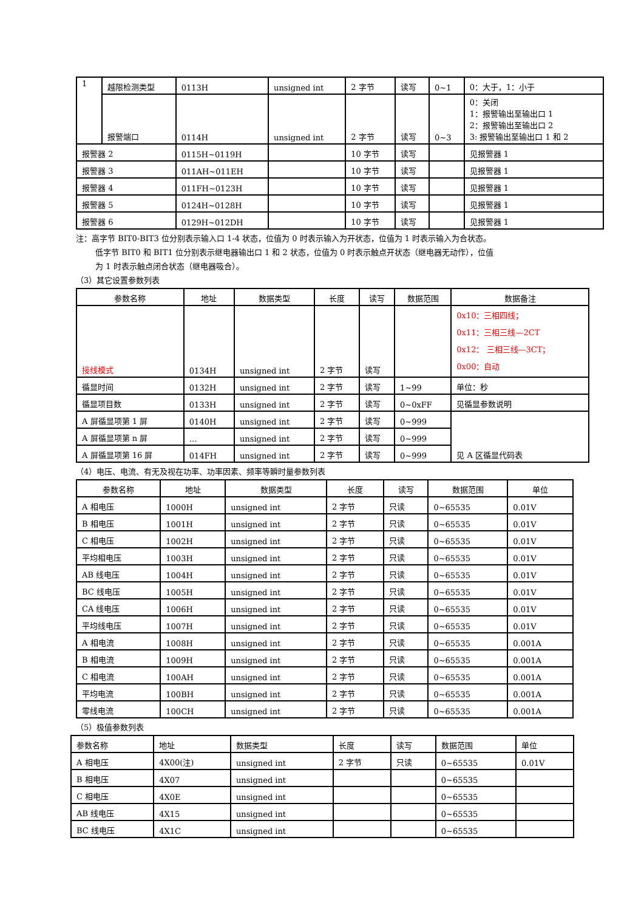| 1 | 越限检测类型 | 0113H | unsigned int | 2 字节 | 读写 | 0~1 | 0：大于，1：小于 |
| | 报警端口 | 0114H | unsigned int | 2 字节 | 读写 | 0~3 | 0：关闭 1：报警输出至输出口 1 2：报警输出至输出口 2 3: 报警输出至输出口 1 和 2 |
| 报警器 2 | | 0115H~0119H | | 10 字节 | 读写 | | 见报警器 1 |
| 报警器 3 | | 011AH~011EH | | 10 字节 | 读写 | | 见报警器 1 |
| 报警器 4 | | 011FH~0123H | | 10 字节 | 读写 | | 见报警器 1 |
| 报警器 5 | | 0124H~0128H | | 10 字节 | 读写 | | 见报警器 1 |
| 报警器 6 | | 0129H~012DH | | 10 字节 | 读写 | | 见报警器 1 |
注：高字节 BIT0-BIT3 位分别表示输入口 1-4 状态，位值为 0 时表示输入为开状态，位值为 1 时表示输入为合状态。
低字节 BIT0 和 BIT1 位分别表示继电器输出口 1 和 2 状态，位值为 0 时表示触点开状态（继电器无动作），位值
为 1 时表示触点闭合状态（继电器吸合）。
（3）其它设置参数列表
| 参数名称 | 地址 | 数据类型 | 长度 | 读写 | 数据范围 | 数据备注 |
| --- | --- | --- | --- | --- | --- | --- |
| 接线模式 | 0134H | unsigned int | 2 字节 | 读写 | | 0x10：三相四线； 0x11：三相三线—2CT 0x12： 三相三线—3CT； 0x00：自动 |
| 循显时间 | 0132H | unsigned int | 2 字节 | 读写 | 1~99 | 单位：秒 |
| 循显项目数 | 0133H | unsigned int | 2 字节 | 读写 | 0~0xFF | 见循显参数说明 |
| A 屏循显项第 1 屏 | 0140H | unsigned int | 2 字节 | 读写 | 0~999 | 见 A 区循显代码表 |
| A 屏循显项第 n 屏 | … | unsigned int | 2 字节 | 读写 | 0~999 | |
| A 屏循显项第 16 屏 | 014FH | unsigned int | 2 字节 | 读写 | 0~999 | |
（4）电压、电流、有无及视在功率、功率因素、频率等瞬时量参数列表
| 参数名称 | 地址 | 数据类型 | 长度 | 读写 | 数据范围 | 单位 |
| --- | --- | --- | --- | --- | --- | --- |
| A 相电压 | 1000H | unsigned int | 2 字节 | 只读 | 0~65535 | 0.01V |
| B 相电压 | 1001H | unsigned int | 2 字节 | 只读 | 0~65535 | 0.01V |
| C 相电压 | 1002H | unsigned int | 2 字节 | 只读 | 0~65535 | 0.01V |
| 平均相电压 | 1003H | unsigned int | 2 字节 | 只读 | 0~65535 | 0.01V |
| AB 线电压 | 1004H | unsigned int | 2 字节 | 只读 | 0~65535 | 0.01V |
| BC 线电压 | 1005H | unsigned int | 2 字节 | 只读 | 0~65535 | 0.01V |
| CA 线电压 | 1006H | unsigned int | 2 字节 | 只读 | 0~65535 | 0.01V |
| 平均线电压 | 1007H | unsigned int | 2 字节 | 只读 | 0~65535 | 0.01V |
| A 相电流 | 1008H | unsigned int | 2 字节 | 只读 | 0~65535 | 0.001A |
| B 相电流 | 1009H | unsigned int | 2 字节 | 只读 | 0~65535 | 0.001A |
| C 相电流 | 100AH | unsigned int | 2 字节 | 只读 | 0~65535 | 0.001A |
| 平均电流 | 100BH | unsigned int | 2 字节 | 只读 | 0~65535 | 0.001A |
| 零线电流 | 100CH | unsigned int | 2 字节 | 只读 | 0~65535 | 0.001A |
（5）极值参数列表
| 参数名称 | 地址 | 数据类型 | 长度 | 读写 | 数据范围 | 单位 |
| A 相电压 | 4X00(注) | unsigned int | 2 字节 | 只读 | 0~65535 | 0.01V |
| B 相电压 | 4X07 | unsigned int | | | 0~65535 | |
| C 相电压 | 4X0E | unsigned int | | | 0~65535 | |
| AB 线电压 | 4X15 | unsigned int | | | 0~65535 | |
| BC 线电压 | 4X1C | unsigned int | | | 0~65535 | |